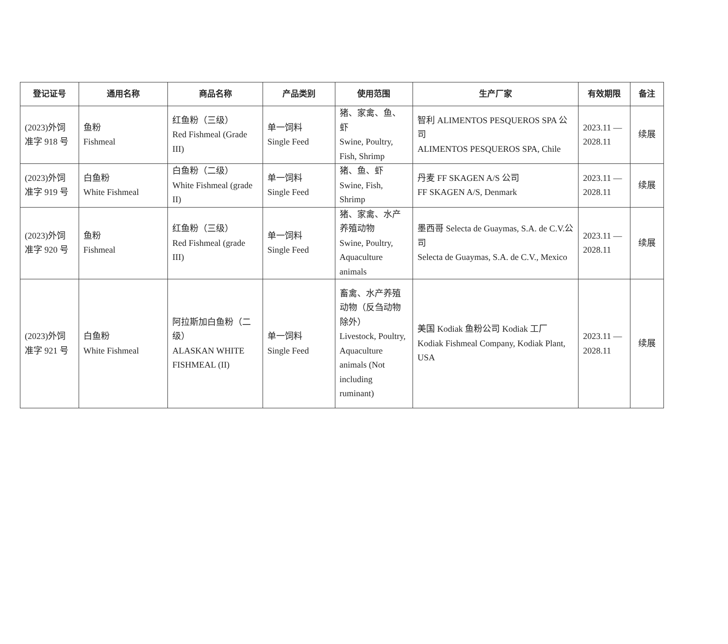| 登记证号 | 通用名称 | 商品名称 | 产品类别 | 使用范围 | 生产厂家 | 有效期限 | 备注 |
| --- | --- | --- | --- | --- | --- | --- | --- |
| (2023)外饲 准字 918 号 | 鱼粉 Fishmeal | 红鱼粉（三级） Red Fishmeal (Grade III) | 单一饲料 Single Feed | 猪、家禽、鱼、虾 Swine, Poultry, Fish, Shrimp | 智利 ALIMENTOS PESQUEROS SPA 公司 ALIMENTOS PESQUEROS SPA, Chile | 2023.11 — 2028.11 | 续展 |
| (2023)外饲 准字 919 号 | 白鱼粉 White Fishmeal | 白鱼粉（二级） White Fishmeal (grade II) | 单一饲料 Single Feed | 猪、鱼、虾 Swine, Fish, Shrimp | 丹麦 FF SKAGEN A/S 公司 FF SKAGEN A/S, Denmark | 2023.11 — 2028.11 | 续展 |
| (2023)外饲 准字 920 号 | 鱼粉 Fishmeal | 红鱼粉（三级） Red Fishmeal (grade III) | 单一饲料 Single Feed | 猪、家禽、水产养殖动物 Swine, Poultry, Aquaculture animals | 墨西哥 Selecta de Guaymas, S.A. de C.V.公司 Selecta de Guaymas, S.A. de C.V., Mexico | 2023.11 — 2028.11 | 续展 |
| (2023)外饲 准字 921 号 | 白鱼粉 White Fishmeal | 阿拉斯加白鱼粉（二级） ALASKAN WHITE FISHMEAL (II) | 单一饲料 Single Feed | 畜禽、水产养殖动物（反刍动物除外） Livestock, Poultry, Aquaculture animals (Not including ruminant) | 美国 Kodiak 鱼粉公司 Kodiak 工厂 Kodiak Fishmeal Company, Kodiak Plant, USA | 2023.11 — 2028.11 | 续展 |